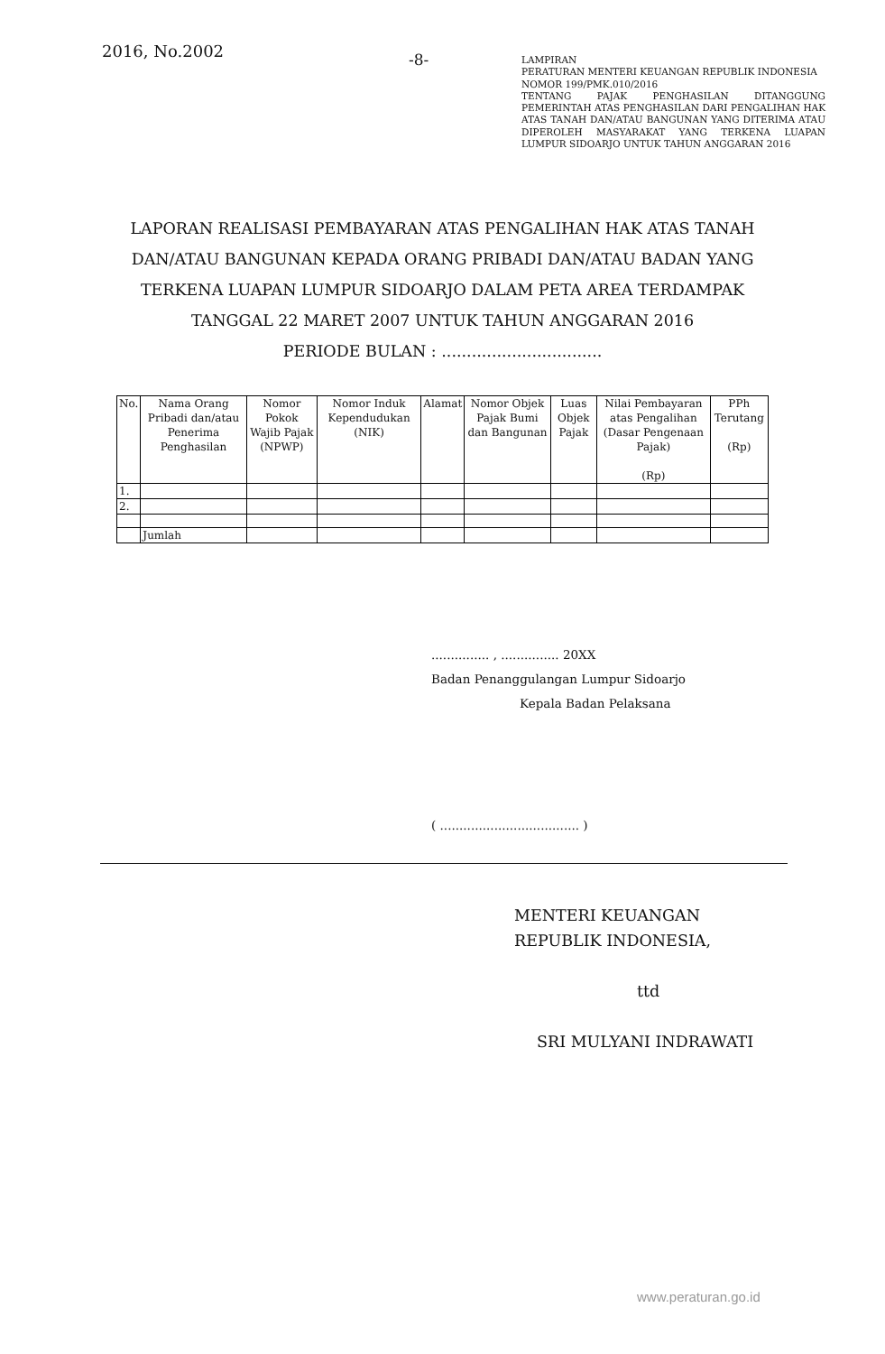2016, No.2002
-8-
LAMPIRAN
PERATURAN MENTERI KEUANGAN REPUBLIK INDONESIA
NOMOR 199/PMK.010/2016
TENTANG PAJAK PENGHASILAN DITANGGUNG PEMERINTAH ATAS PENGHASILAN DARI PENGALIHAN HAK ATAS TANAH DAN/ATAU BANGUNAN YANG DITERIMA ATAU DIPEROLEH MASYARAKAT YANG TERKENA LUAPAN LUMPUR SIDOARJO UNTUK TAHUN ANGGARAN 2016
LAPORAN REALISASI PEMBAYARAN ATAS PENGALIHAN HAK ATAS TANAH DAN/ATAU BANGUNAN KEPADA ORANG PRIBADI DAN/ATAU BADAN YANG TERKENA LUAPAN LUMPUR SIDOARJO DALAM PETA AREA TERDAMPAK TANGGAL 22 MARET 2007 UNTUK TAHUN ANGGARAN 2016
PERIODE BULAN : ................................
| No. | Nama Orang Pribadi dan/atau Penerima Penghasilan | Nomor Pokok Wajib Pajak (NPWP) | Nomor Induk Kependudukan (NIK) | Alamat | Nomor Objek Pajak Bumi dan Bangunan | Luas Objek Pajak | Nilai Pembayaran atas Pengalihan (Dasar Pengenaan Pajak) (Rp) | PPh Terutang (Rp) |
| --- | --- | --- | --- | --- | --- | --- | --- | --- |
| 1. | | | | | | | | |
| 2. | | | | | | | | |
| | Jumlah | | | | | | | |
............... , ............... 20XX
Badan Penanggulangan Lumpur Sidoarjo
Kepala Badan Pelaksana
( .................................... )
MENTERI KEUANGAN
REPUBLIK INDONESIA,
ttd
SRI MULYANI INDRAWATI
www.peraturan.go.id